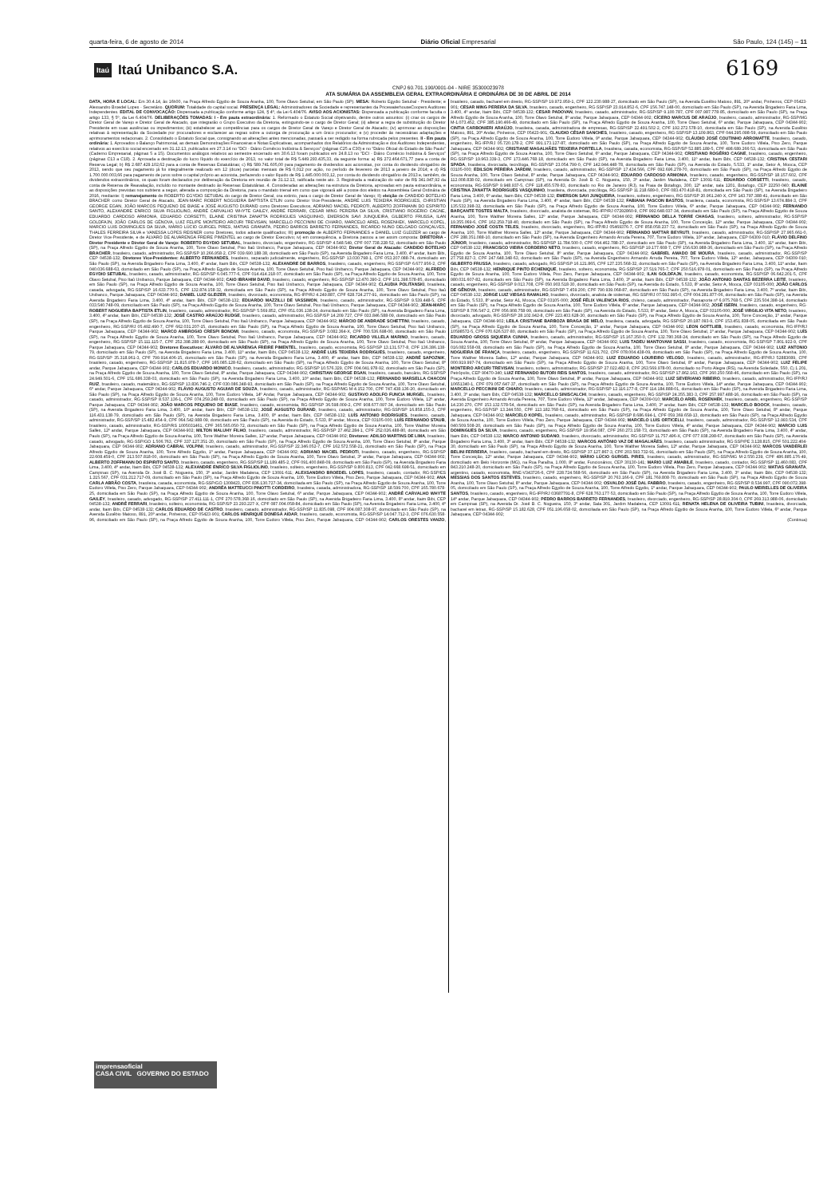quarta-feira, 6 de agosto de 2014 Diário Oficial Empresarial São Paulo, 124 (145) – 11
Itaú Itaú Unibanco S.A. 6169
CNPJ 60.701.190/0001-04 - NIRE 35300023978
ATA SUMÁRIA DA ASSEMBLEIA GERAL EXTRAORDINÁRIA E ORDINÁRIA DE 30 DE ABRIL DE 2014
DATA, HORA E LOCAL: Em 30.4.14, às 16h00, na Praça Alfredo Egydio de Souza Aranha, 100, Torre Olavo Setubal, em São Paulo (SP). MESA: Roberto Egydio Setubal - Presidente; e Alexsandro Broedel Lopes - Secretário. QUORUM: Totalidade do capital social. PRESENÇA LEGAL: Administradores da Sociedade e representantes da PricewaterhouseCoopers Auditores Independentes. EDITAL DE CONVOCAÇÃO: Dispensada a publicação conforme artigo 124, § 4º, da Lei 6.404/76. AVISO AOS ACIONISTAS: Dispensada a publicação conforme faculta o artigo 133, § 5º, da Lei 6.404/76. DELIBERAÇÕES TOMADAS: I - Em pauta extraordinária: 1. Reformado o Estatuto Social objetivando, dentre outros assuntos: (i) criar os cargos de Diretor Geral de Varejo e Diretor Geral de Atacado, que integrarão o Grupo Executivo da Diretoria, extinguindo-se o cargo de Diretor Geral; (ii) alterar a regra de substituição do Diretor Presidente em suas ausências ou impedimentos; (iii) estabelecer as competências para os cargos de Diretor Geral de Varejo e Diretor Geral de Atacado; (iv) aprimorar as disposições relativas à representação da Sociedade por procuradores e esclarecer as regras sobre a outorga de procuração a um único procurador; e (v) proceder às necessárias adaptações e aprimoramentos redacionais. 2. Consolidado o Estatuto Social que, consignando as alterações antes mencionadas, passará a ser redigido na forma rubricada pelos presentes. II - Em pauta ordinária: 1. Aprovados o Balanço Patrimonial, as demais Demonstrações Financeiras e Notas Explicativas, acompanhados dos Relatórios da Administração e dos Auditores Independentes, relativos ao exercício social encerrado em 31.12.13, publicados em 27.3.14 no "DCI - Diário Comércio Indústria & Serviços" (páginas C25 a C30) e no "Diário Oficial do Estado de São Paulo" (Caderno Empresarial, páginas 5 a 15). Documentos análogos relativos ao semestre encerrado em 30.6.13 foram publicados em 24.8.13 no "DCI - Diário Comércio Indústria & Serviços" (páginas C13 a C18). 2. Aprovada a destinação do lucro líquido do exercício de 2013, no valor total de R$ 5.449.293.435,33, da seguinte forma: a) R$ 272.464.671,77 para a conta de Reserva Legal; b) R$ 2.687.429.102,62 para a conta de Reservas Estatutárias; c) R$ 589.741.605,00 para pagamento de dividendos aos acionistas, por conta do dividendo obrigatório de 2013, sendo que seu pagamento já foi integralmente realizado em 12 (doze) parcelas mensais de R$ 0,012 por ação, no período de fevereiro de 2013 a janeiro de 2014; e d) R$ 1.700.000.003,66 para pagamento de juros sobre o capital próprio ao acionista, perfazendo o valor líquido de R$ 1.445.000.003,12, por conta do dividendo obrigatório de 2013 e, também, de dividendos extraordinários, os quais foram declarados por deliberação da Diretoria em reunião de 31.12.13, ratificada neste ato. 3. Registrada a realização do valor de R$ 341.947,92 da conta de Reserva de Reavaliação, incluído no montante destinado às Reservas Estatutárias. 4. Consideradas as alterações na estrutura da Diretoria, aprovadas em pauta extraordinária, e as disposições previstas nos subitens a seguir, alterada a composição da Diretoria, para o mandato trienal em curso que vigorará até a posse dos eleitos na Assembleia Geral Ordinária de 2016, mediante: I) remanejamento de ROBERTO EGYDIO SETUBAL do cargo de Diretor Geral, ora extinto, para o cargo de Diretor Geral de Varejo; II) eleição de CANDIDO BOTELHO BRACHER como Diretor Geral de Atacado, JEAN-MARC ROBERT NOGUEIRA BAPTISTA ETLIN como Diretor Vice-Presidente, ANDRÉ LUIS TEIXEIRA RODRIGUES, CHRISTIAN GEORGE EGAN, JOÃO MARCOS PEQUENO DE BIASE e JOSÉ AUGUSTO DURAND como Diretores Executivos, ADRIANO MACIEL PEDROTI, ALBERTO ZOFFMANN DO ESPIRITO SANTO, ALEXANDRE ENRICO SILVA FIGLIOLINO, ANDRÉ CARVALHO WHYTE GAILEY, ANDRÉ FERRARI, CESAR MING PEREIRA DA SILVA, CRISTIANO ROGÉRIO CAGNE, EDUARDO CARDOSO ARMONIA, EDUARDO CORSETTI, ELAINE CRISTINA ZANATTA RODRIGUES VASQUINHO, EMERSON SAVI JUNQUEIRA, GILBERTO FRUSSA, ILAN GOLDFAJN, JOÃO CARLOS DE GÊNOVA, LUIZ FELIPE MONTEIRO ARCURI TREVISAN, MARCELLO PECCININI DE CHIARO, MARCELO ARIEL ROSENHEK, MARCELO KOPEL, MARCIO LUIS DOMINGUES DA SILVA, MÁRIO LÚCIO GURGEL PIRES, MATIAS GRANATA, PEDRO BARROS BARRETO FERNANDES, RICARDO NUNO DELGADO GONÇALVES, THALES FERREIRA SILVA e VANESSA LOPES REISNER como Diretores, todos adiante qualificados; III) promoção de ALBERTO FERNANDES e DANIEL LUIZ GLEIZER ao cargo de Diretor Vice-Presidente, e de ÁLVARO DE ALVARENGA FREIRE PIMENTEL ao cargo de Diretor Executivo; iv) em consequência, a Diretoria passou a ser assim composta: DIRETORIA - Diretor Presidente e Diretor Geral de Varejo: ROBERTO EGYDIO SETUBAL, brasileiro, divorciado, engenheiro, RG-SSP/SP 4.548.549, CPF 007.738.228-52, domiciliado em São Paulo (SP), na Praça Alfredo Egydio de Souza Aranha, 100, Torre Olavo Setubal, Piso Itaú Unibanco, Parque Jabaquara, CEP 04344-902; Diretor Geral de Atacado: CANDIDO BOTELHO BRACHER, brasileiro, casado, administrador, RG-SSP/SP 10.266.958-2, CPF 039.690.188-38, domiciliado em São Paulo (SP), na Avenida Brigadeiro Faria Lima, 3.400, 4º andar, Itaim Bibi, CEP 04538-132; Diretores Vice-Presidentes: ALBERTO FERNANDES, brasileiro, separado judicialmente, engenheiro, RG-SSP/SP 13.030.798-1, CPF 053.207.088-74, domiciliado em São Paulo (SP), na Avenida Brigadeiro Faria Lima, 3.400, 4º andar, Itaim Bibi, CEP 04538-132; ALEXANDRE DE BARROS, brasileiro, casado, engenheiro, RG-SSP/SP 6.677.956-2, CPF 040.036.688-63, domiciliado em São Paulo (SP), na Praça Alfredo Egydio de Souza Aranha, 100, Torre Olavo Setubal, Piso Itaú Unibanco, Parque Jabaquara, CEP 04344-902; ALFREDO EGYDIO SETUBAL, brasileiro, casado, administrador, RG-SSP/SP 6.045.777-6, CPF 014.414.218-07, domiciliado em São Paulo (SP), na Praça Alfredo Egydio de Souza Aranha, 100, Torre Olavo Setubal, Piso Itaú Unibanco, Parque Jabaquara, CEP 04344-902; CAIO IBRAHIM DAVID, brasileiro, casado, engenheiro, RG-SSP/SP 12.470.390-2, CPF 101.398.578-85, domiciliado em São Paulo (SP), na Praça Alfredo Egydio de Souza Aranha, 100, Torre Olavo Setubal, Piso Itaú Unibanco, Parque Jabaquara, CEP 04344-902; CLAUDIA POLITANSKI, brasileira, casada, advogada, RG-SSP/SP 16.633.770-5, CPF 132.874.158-32, domiciliada em São Paulo (SP), na Praça Alfredo Egydio de Souza Aranha, 100, Torre Olavo Setubal, Piso Itaú Unibanco, Parque Jabaquara, CEP 04344-902; DANIEL LUIZ GLEIZER, brasileiro, divorciado, economista, RG-IFP/RJ 4.249.887, CPF 628.724.277-91, domiciliado em São Paulo (SP), na Avenida Brigadeiro Faria Lima, 3.400, 4º andar, Itaim Bibi, CEP 04538-132; EDUARDO MAZZILLI DE VASSIMON, brasileiro, casado, administrador, RG-SSP/SP 9.539.448-5, CPF 033.540.748-09, domiciliado em São Paulo (SP), na Praça Alfredo Egydio de Souza Aranha, 100, Torre Olavo Setubal, Piso Itaú Unibanco, Parque Jabaquara, CEP 04344-902; JEAN-MARC ROBERT NOGUEIRA BAPTISTA ETLIN, brasileiro, casado, administrador, RG-SSP/SP 5.569.852, CPF 051.036.138-24, domiciliado em São Paulo (SP), na Avenida Brigadeiro Faria Lima, 3.400, 4º andar, Itaim Bibi, CEP 04538-132; JOSÉ CASTRO ARAÚJO RUDGE, brasileiro, casado, administrador, RG-SSP/SP 14.209.727, CPF 033.846.588-09, domiciliado em São Paulo (SP), na Praça Alfredo Egydio de Souza Aranha, 100, Torre Olavo Setubal, Piso Itaú Unibanco, Parque Jabaquara, CEP 04344-902; MÁRCIO DE ANDRADE SCHETTINI, brasileiro, casado, engenheiro, RG-SSP/RJ 05.492.490-7, CPF 662.031.207-15, domiciliado em São Paulo (SP), na Praça Alfredo Egydio de Souza Aranha, 100, Torre Olavo Setubal, Piso Itaú Unibanco, Parque Jabaquara, CEP 04344-902; MARCO AMBROGIO CRESPI BONOMI, brasileiro, casado, economista, RG-SSP/SP 3.082.364-X, CPF 700.536.698-00, domiciliado em São Paulo (SP), na Praça Alfredo Egydio de Souza Aranha, 100, Torre Olavo Setubal, Piso Itaú Unibanco, Parque Jabaquara, CEP 04344-902; RICARDO VILLELA MARINO, brasileiro, casado, engenheiro, RG-SSP/SP 15.111.115-7, CPF 252.398.288-90, domiciliado em São Paulo (SP), na Praça Alfredo Egydio de Souza Aranha, 100, Torre Olavo Setubal, Piso Itaú Unibanco, Parque Jabaquara, CEP 04344-902; Diretores Executivos: ÁLVARO DE ALVARENGA FREIRE PIMENTEL, brasileiro, casado, economista, RG-SSP/SP 13.131.577-8, CPF 136.386.138-79, domiciliado em São Paulo (SP), na Avenida Brigadeiro Faria Lima, 3.400, 11º andar, Itaim Bibi, CEP 04538-132; ANDRÉ LUIS TEIXEIRA RODRIGUES, brasileiro, casado, engenheiro, RG-SSP/SP 35.318.961-3, CPF 799.914.406-15, domiciliado em São Paulo (SP), na Avenida Brigadeiro Faria Lima, 3.400, 4º andar, Itaim Bibi, CEP 04538-132; ANDRÉ SAPOZNIK, brasileiro, casado, engenheiro, RG-SSP/SP 21.815.978-7, CPF 165.085.128-62, domiciliado em São Paulo (SP), na Praça Alfredo Egydio de Souza Aranha, 100, Torre Olavo Setubal, 8º andar, Parque Jabaquara, CEP 04344-902; CARLOS EDUARDO MONICO, brasileiro, casado, administrador, RG-SSP/SP 10.576.329, CPF 004.041.978-92, domiciliado em São Paulo (SP), na Praça Alfredo Egydio de Souza Aranha, 100, Torre Olavo Setubal, 8º andar, Parque Jabaquara, CEP 04344-902; CHRISTIAN GEORGE EGAN, brasileiro, casado, bancário, RG-SSP/SP 24.949.501-6, CPF 151.686.338-03, domiciliado em São Paulo (SP), na Avenida Brigadeiro Faria Lima, 3.400, 10º andar, Itaim Bibi, CEP 04538-132; FERNANDO MARSELLA CHACON RUIZ, brasileiro, casado, matemático, RG-SSP/SP 13.836.746-2, CPF 030.086.348-93, domiciliado em São Paulo (SP), na Praça Alfredo Egydio de Souza Aranha, 100, Torre Olavo Setubal, 6º andar, Parque Jabaquara, CEP 04344-902; FLÁVIO AUGUSTO AGUIAR DE SOUZA, brasileiro, casado, administrador, RG-SSP/MG M-4.152.700, CPF 747.438.136-20, domiciliado em São Paulo (SP), na Praça Alfredo Egydio de Souza Aranha, 100, Torre Eudoro Villela, 14º Andar, Parque Jabaquara, CEP 04344-902; GUSTAVO ADOLFO FUNCIA MURGEL, brasileiro, casado, administrador, RG-SSP/SP 8.537.136-1, CPF 074.259.248-03, domiciliado em São Paulo (SP), na Praça Alfredo Egydio de Souza Aranha, 100, Torre Eudoro Villela, 12º andar, Parque Jabaquara, CEP 04344-902; JOÃO MARCOS PEQUENO DE BIASE, brasileiro, casado, economista, RG-SSP/SP 36.598.009-2, CPF 908.677.097-34, domiciliado em São Paulo (SP), na Avenida Brigadeiro Faria Lima, 3.400, 10º andar, Itaim Bibi, CEP 04538-132; JOSÉ AUGUSTO DURAND, brasileiro, casado, administrador, RG-SSP/SP 16.858.155-3, CPF 116.431.138-79, domiciliado em São Paulo (SP), na Avenida Brigadeiro Faria Lima, 3.400, 8º andar, Itaim Bibi, CEP 04538-132; LUÍS ANTONIO RODRIGUES, brasileiro, casado, administrador, RG-SSP/SP 15.482.454-9, CPF 064.542.988-09, domiciliado em São Paulo (SP), na Avenida do Estado, 5.533, 8º andar, Mooca, CEP 03105-000; LUÍS FERNANDO STAUB, brasileiro, casado, administrador, RG-SSP/RS 1005031461, CPF 365.565.050-72, domiciliado em São Paulo (SP), na Praça Alfredo Egydio de Souza Aranha, 100, Torre Walther Moreira Salles, 12º andar, Parque Jabaquara, CEP 04344-902; MILTON MALUHY FILHO, brasileiro, casado, administrador, RG-SSP/SP 27.462.284-1, CPF 252.026.488-80, domiciliado em São Paulo (SP), na Praça Alfredo Egydio de Souza Aranha, 100, Torre Walther Moreira Salles, 12º andar, Parque Jabaquara, CEP 04344-902; Diretores: ADILSO MARTINS DE LIMA, brasileiro, casado, advogado, RG-SSP/GO 1.506.763, CPF 337.127.351-20, domiciliado em São Paulo (SP), na Praça Alfredo Egydio de Souza Aranha, 100, Torre Olavo Setubal, 8º andar, Parque Jabaquara, CEP 04344-902; ADRIANO CABRAL VOLPINI, brasileiro, casado, administrador, RG-SSP/SP 22.346.052-7, CPF 162.572.558-21, domiciliado em São Paulo (SP), na Praça Alfredo Egydio de Souza Aranha, 100, Torre Alfredo Egydio, 1º andar, Parque Jabaquara, CEP 04344-902; ADRIANO MACIEL PEDROTI, brasileiro, casado, engenheiro, RG-SSP/SP 22.608.459-0, CPF 213.507.818-00, domiciliado em São Paulo (SP), na Praça Alfredo Egydio de Souza Aranha, 100, Torre Olavo Setubal, 3º andar, Parque Jabaquara, CEP 04344-902; ALBERTO ZOFFMANN DO ESPIRITO SANTO, brasileiro, casado, engenheiro, RG-SSP/SP 11.189.485-2, CPF 091.400.848-09, domiciliado em São Paulo (SP), na Avenida Brigadeiro Faria Lima, 3.400, 4º andar, Itaim Bibi, CEP 04538-132; ALEXANDRE ENRICO SILVA FIGLIOLINO, brasileiro, solteiro, engenheiro, RG-SSP/SP 9.800.813, CPF 042.668.698-51, domiciliado em Campinas (SP), na Avenida Dr. José B. C. Nogueira, 150, 3º andar, Jardim Madalena, CEP 13091-611; ALEXSANDRO BROEDEL LOPES, brasileiro, casado, contador, RG-SSP/ES 1.215.567, CPF 031.212.717-09, domiciliado em São Paulo (SP), na Praça Alfredo Egydio de Souza Aranha, 100, Torre Eudoro Villela, Piso Zero, Parque Jabaquara, CEP 04344-902; ANA CARLA ABRÃO COSTA, brasileira, casada, economista, RG-SSP/GO 1308423, CPF 836.130.727-34, domiciliada em São Paulo (SP), na Praça Alfredo Egydio de Souza Aranha, 100, Torre Eudoro Villela, Piso Zero, Parque Jabaquara, CEP 04344-902; ANDRÉA MATTEUCCI PINOTTI CORDEIRO, brasileira, casada, administradora, RG-SSP/SP 18.599.700, CPF 165.780.678-25, domiciliada em São Paulo (SP), na Praça Alfredo Egydio de Souza Aranha, 100, Torre Olavo Setubal, 6º andar, Parque Jabaquara, CEP 04344-902; ANDRÉ CARVALHO WHYTE GAILEY, brasileiro, casado, advogado, RG-SSP/SP 27.411.111-1, CPF 270.578.368-16, domiciliado em São Paulo (SP), na Avenida Brigadeiro Faria Lima, 3.400, 8º andar, Itaim Bibi, CEP 04538-132; ANDRÉ FERRARI, brasileiro, solteiro, economista, RG-SSP/SP 23.293.227-X, CPF 087.004.058-84, domiciliado em São Paulo (SP), na Avenida Brigadeiro Faria Lima, 3.400, 4º andar, Itaim Bibi, CEP 04538-132; CARLOS EDUARDO DE CASTRO, brasileiro, casado, administrador, RG-SSP/SP 11.835.098, CPF 904.087.308-97, domiciliado em São Paulo (SP), na Avenida Eusébio Matoso, 891, 20º andar, Pinheiros, CEP 05423-901; CARLOS HENRIQUE DONEGÁ AIDAR, brasileiro, casado, economista, RG-SSP/SP 14.047.712-3, CPF 076.630.558-96, domiciliado em São Paulo (SP), na Praça Alfredo Egydio de Souza Aranha, 100, Torre Eudoro Villela, Piso Zero, Parque Jabaquara, CEP 04344-902; CARLOS ORESTES VANZO, brasileiro, casado, bacharel em direito, RG-SSP/SP 19.972.959-1, CPF 122.230.988-27, domiciliado em São Paulo (SP), na Avenida Eusébio Matoso, 891, 20º andar, Pinheiros, CEP 05423-901; CESAR MING PEREIRA DA SILVA, brasileiro, casado, engenheiro, RG-SSP/SP 23.914.852-6, CPF 156.747.148-00, domiciliado em São Paulo (SP), na Avenida Brigadeiro Faria Lima, 3.400, 4º andar, Itaim Bibi, CEP 04538-132; CESAR PADOVAN, brasileiro, casado, administrador, RG-SSP/SP 9.100.787, CPF 007.987.778-85, domiciliado em São Paulo (SP), na Praça Alfredo Egydio de Souza Aranha, 100, Torre Olavo Setubal, 8º andar, Parque Jabaquara, CEP 04344-902; CÍCERO MARCUS DE ARAÚJO, brasileiro, casado, administrador, RG-SSP/MG M-1.073.452, CPF 385.190.466-49, domiciliado em São Paulo (SP), na Praça Alfredo Egydio de Souza Aranha, 100, Torre Olavo Setubal, 6º andar, Parque Jabaquara, CEP 04344-902; CINTIA CARBONIERI ARAÚJO, brasileira, casada, administradora de empresas, RG-SSP/SP 22.491.502-2, CPF 192.272.578-10, domiciliada em São Paulo (SP), na Avenida Eusébio Matoso, 891, 20º Andar, Pinheiros, CEP 05423-901; CLAUDIO CÉSAR SANCHES, brasileiro, casado, engenheiro, RG-SSP/SP 13.109.863, CPF 044.295.098-59, domiciliado em São Paulo (SP), na Praça Alfredo Egydio de Souza Aranha, 100, Torre Eudoro Villela, 9º andar, Parque Jabaquara, CEP 04344-902; CLÁUDIO JOSÉ COUTINHO ARROMATTE, brasileiro, casado, engenheiro, RG-IFP/RJ 05.720.178-2, CPF 991.173.127-87, domiciliado em São Paulo (SP), na Praça Alfredo Egydio de Souza Aranha, 100, Torre Eudoro Villela, Piso Zero, Parque Jabaquara, CEP 04344-902; CRISTIANE MAGALHÃES TEIXEIRA PORTELLA, brasileira, casada, economista, RG-SSP/SP 52.885.189-5, CPF 498.689.266-53, domiciliada em São Paulo (SP), na Praça Alfredo Egydio de Souza Aranha, 100, Torre Olavo Setubal, 6º andar, Parque Jabaquara, CEP 04344-902; CRISTIANO ROGÉRIO CAGNE, brasileiro, casado, engenheiro, RG-SSP/SP 19.963.339-3, CPF 173.446.768-18, domiciliado em São Paulo (SP), na Avenida Brigadeiro Faria Lima, 3.400, 11º andar, Itaim Bibi, CEP 04538-132; CRISTINA CESTARI SPADA, brasileira, divorciada, tecnóloga, RG-SSP/SP 23.054.799-0, CPF 142.944.448-78, domiciliada em São Paulo (SP), na Avenida do Estado, 5.533, 1º andar, Setor A, Mooca, CEP 03105-000; EDILSON PEREIRA JARDIM, brasileiro, casado, administrador, RG-SSP/SP 17.434.566, CPF 092.696.278-70, domiciliado em São Paulo (SP), na Praça Alfredo Egydio de Souza Aranha, 100, Torre Olavo Setubal, 8º andar, Parque Jabaquara, CEP 04344-902; EDUARDO CARDOSO ARMONIA, brasileiro, casado, engenheiro, RG-SSP/SP 18.157.602, CPF 112.008.838-02, domiciliado em Campinas (SP), na Avenida Dr. José B. C. Nogueira, 150, 3º andar, Jardim Madalena, CEP 13091-611; EDUARDO CORSETTI, brasileiro, casado, economista, RG-SSP/SP 9.948.937-5, CPF 118.455.578-83, domiciliado no Rio de Janeiro (RJ), na Praia de Botafogo, 300, 12º andar, sala 1201, Botafogo, CEP 22250-040; ELAINE CRISTINA ZANATTA RODRIGUES VASQUINHO, brasileira, divorciada, psicóloga, RG-SSP/SP 11.218.689-0, CPF 083.470.418-81, domiciliada em São Paulo (SP), na Avenida Brigadeiro Faria Lima, 3.400, 6º andar, Itaim Bibi, CEP 04538-132; EMERSON SAVI JUNQUEIRA, brasileiro, solteiro, engenheiro, RG-SSP/SP 20.961.240-X, CPF 143.797.388-41, domiciliado em São Paulo (SP), na Avenida Brigadeiro Faria Lima, 3.400, 4º andar, Itaim Bibi, CEP 04538-132; FABIANA PASCON BASTOS, brasileira, casada, economista, RG-SSP/SP 13.674.884-3, CPF 135.532.398-32, domiciliada em São Paulo (SP), na Praça Alfredo Egydio de Souza Aranha, 100, Torre Eudoro Villela, 6º andar, Parque Jabaquara, CEP 04344-902; FERNANDO BARÇANTE TOSTES MALTA, brasileiro, divorciado, analista de sistemas, RG-IFP/RJ 07292860-9, CPF 992.648.037-34, domiciliado em São Paulo (SP), na Praça Alfredo Egydio de Souza Aranha, 100, Torre Walther Moreira Salles, 12º andar, Parque Jabaquara, CEP 04344-902; FERNANDO DELLA TORRE CHAGAS, brasileiro, solteiro, administrador, RG-SSP/SP 19.355.069-6, CPF 162.259.718-40, domiciliado em São Paulo (SP), na Praça Alfredo Egydio de Souza Aranha, 100, Torre Conceição, 12º andar, Parque Jabaquara, CEP 04344-902; FERNANDO JOSÉ COSTA TELES, brasileiro, divorciado, engenheiro, RG-IFP/RJ 05469376-7, CPF 858.058.237-72, domiciliado em São Paulo (SP), na Praça Alfredo Egydio de Souza Aranha, 100, Torre Walther Moreira Salles, 12º andar, Parque Jabaquara, CEP 04344-902; FERNANDO MATTAR BEYRUTI, brasileiro, casado, administrador, RG-SSP/SP 27.965.661-0, CPF 288.351.088-10, domiciliado em São Paulo (SP), na Avenida Engenheiro Armando Arruda Pereira, 707, Torre Eudoro Villela, 10º andar, Jabaquara, CEP 04309-010; FLÁVIO DELFINO JÚNIOR, brasileiro, casado, administrador, RG-SSP/SP 11.784.500-0, CPF 064.462.788-37, domiciliado em São Paulo (SP), na Avenida Brigadeiro Faria Lima, 3.400, 11º andar, Itaim Bibi, CEP 04538-132; FRANCISCO VIEIRA CORDEIRO NETO, brasileiro, casado, engenheiro, RG-SSP/SP 19.177.608-7, CPF 156.630.988-36, domiciliado em São Paulo (SP), na Praça Alfredo Egydio de Souza Aranha, 100, Torre Olavo Setubal, 8º andar, Parque Jabaquara, CEP 04344-902; GABRIEL AMADO DE MOURA, brasileiro, casado, administrador, RG-SSP/SP 27.758.827-3, CPF 247.648.348-63, domiciliado em São Paulo (SP), na Avenida Engenheiro Armando Arruda Pereira, 707, Torre Eudoro Villela, 12º andar, Jabaquara, CEP 04309-010; GILBERTO FRUSSA, brasileiro, casado, advogado, RG-SSP/SP 16.121.865, CPF 127.235.568-32, domiciliado em São Paulo (SP), na Avenida Brigadeiro Faria Lima, 3.400, 11º andar, Itaim Bibi, CEP 04538-132; HENRIQUE PINTO ECHENIQUE, brasileiro, solteiro, economista, RG-SSP/SP 27.519.765-7, CPF 250.516.978-01, domiciliado em São Paulo (SP), na Praça Alfredo Egydio de Souza Aranha, 100, Torre Eudoro Villela, Piso Zero, Parque Jabaquara, CEP 04344-902; ILAN GOLDFAJN, brasileiro, casado, economista, RG-SSP/SP 06.642.201-5, CPF 980.031.607-82, domiciliado em São Paulo (SP), na Avenida Brigadeiro Faria Lima, 3.400, 3º andar, Itaim Bibi, CEP 04538-132; JOÃO ANTONIO DANTAS BEZERRA LEITE, brasileiro, casado, engenheiro, RG-SSP/SP 9.013.708, CPF 050.903.518-30, domiciliado em São Paulo (SP), na Avenida do Estado, 5.533, 8º andar, Setor A, Mooca, CEP 03105-000; JOÃO CARLOS DE GÊNOVA, brasileiro, casado, administrador, RG-SSP/SP 7.459.200, CPF 790.939.068-87, domiciliado em São Paulo (SP), na Avenida Brigadeiro Faria Lima, 3.400, 7º andar, Itaim Bibi, CEP 04538-132; JORGE LUIZ VIEGAS RAMALHO, brasileiro, divorciado, analista de sistemas, RG-SSP/RJ 07.592.995-0, CPF 004.281.877-06, domiciliado em São Paulo (SP), na Avenida do Estado, 5.533, 8º andar, Setor A1, Mooca, CEP 03105-000; JOSÉ FÉLIX VALENCIA RIOS, chileno, casado, administrador, Passaporte nº 6.975.768-5, CPF 235.504.398-14, domiciliado em São Paulo (SP), na Praça Alfredo Egydio de Souza Aranha, 100, Torre Eudoro Villela, 6º andar, Parque Jabaquara, CEP 04344-902; JOSÉ ISERN, brasileiro, casado, engenheiro, RG-SSP/SP 8.706.547-2, CPF 056.908.758-99, domiciliado em São Paulo (SP), na Avenida do Estado, 5.533, 8º andar, Setor A, Mooca, CEP 03105-000; JOSÉ VIRGILIO VITA NETO, brasileiro, divorciado, advogado, RG-SSP/SP 28.102.942-8, CPF 223.403.628-30, domiciliado em São Paulo (SP), na Praça Alfredo Egydio de Souza Aranha, 100, Torre Conceição, 1º andar, Parque Jabaquara, CEP 04344-902; LEILA CRISTIANE BARBOZA BRAGA DE MELO, brasileira, casada, advogada, RG-SSP/SP 20.187.093-9, CPF 153.451.838-05, domiciliada em São Paulo (SP), na Praça Alfredo Egydio de Souza Aranha, 100, Torre Conceição, 1º andar, Parque Jabaquara, CEP 04344-902; LEON GOTTLIEB, brasileiro, casado, economista, RG-IFP/RJ 10598572-5, CPF 070.626.537-80, domiciliado em São Paulo (SP), na Praça Alfredo Egydio de Souza Aranha, 100, Torre Olavo Setubal, 1º andar, Parque Jabaquara, CEP 04344-902; LUÍS EDUARDO GROSS SIQUEIRA CUNHA, brasileiro, casado, administrador, RG-SSP/SP 15.167.350-0, CPF 132.780.368-24, domiciliado em São Paulo (SP), na Praça Alfredo Egydio de Souza Aranha, 100, Torre Olavo Setubal, 8º andar, Parque Jabaquara, CEP 04344-902; LUIS TADEU MANTOVANI SASSI, brasileiro, casado, economista, RG-SSP/SP 7.801.922-9, CPF 016.082.558-08, domiciliado em São Paulo (SP), na Praça Alfredo Egydio de Souza Aranha, 100, Torre Olavo Setubal, 8º andar, Parque Jabaquara, CEP 04344-902; LUIZ ANTONIO NOGUEIRA DE FRANÇA, brasileiro, casado, engenheiro, RG-SSP/SP 11.621.702, CPF 078.004.438-09, domiciliado em São Paulo (SP), na Praça Alfredo Egydio de Souza Aranha, 100, Torre Walther Moreira Salles, 12º andar, Parque Jabaquara, CEP 04344-902; LUIZ EDUARDO LOUREIRO VELOSO, brasileiro, casado, administrador, RG-IFP/RJ 52883089, CPF 000.919.997-74, domiciliado em São Paulo (SP), na Praça Alfredo Egydio de Souza Aranha, 100, Torre Olavo Setubal, 8º andar, Parque Jabaquara, CEP 04344-902; LUIZ FELIPE MONTEIRO ARCURI TREVISAN, brasileiro, solteiro, administrador, RG-SSP/SP 27.022.482-8, CPF 263.569.978-00, domiciliado no Porto Alegre (RS), na Avenida Soledade, 550, Cj 1.201, Petrópolis, CEP 90470-340; LUIZ FERNANDO BUTORI REIS SANTOS, brasileiro, casado, administrador, RG-SSP/SP 17.862.163, CPF 260.250.568-46, domiciliado em São Paulo (SP), na Praça Alfredo Egydio de Souza Aranha, 100, Torre Olavo Setubal, 8º andar, Parque Jabaquara, CEP 04344-902; LUIZ SEVERIANO RIBEIRO, brasileiro, casado, administrador, RG-IFP/RJ 10651340-1, CPF 079.057.647-37, domiciliado em São Paulo (SP), na Praça Alfredo Egydio de Souza Aranha, 100, Torre Eudoro Villela, 14º andar, Parque Jabaquara, CEP 04344-902; MARCELLO PECCININI DE CHIARO, brasileiro, casado, administrador, RG-SSP/SP 12.116.177-8, CPF 114.184.888-01, domiciliado em São Paulo (SP), na Avenida Brigadeiro Faria Lima, 3.400, 3º andar, Itaim Bibi, CEP 04538-132; MARCELLO SINISCALCHI, brasileiro, casado, engenheiro, RG-SSP/SP 24.355.383-3, CPF 257.997.488-16, domiciliado em São Paulo (SP), na Avenida Engenheiro Armando Arruda Pereira, 707, Torre Eudoro Villela, 12º andar, Jabaquara, CEP 04309-010; MARCELO ARIEL ROSENHEK, brasileiro, casado, engenheiro, RG-SSP/SP 14.230.270, CPF 153.132.578-54, domiciliado em São Paulo (SP), na Avenida Brigadeiro Faria Lima, 3.400, 3º andar, Itaim Bibi, CEP 04538-132; MARCELO BOOCK, brasileiro, casado, engenheiro, RG-SSP/SP 13.244.550, CPF 113.182.768-61, domiciliado em São Paulo (SP), na Praça Alfredo Egydio de Souza Aranha, 100, Torre Olavo Setubal, 8º andar, Parque Jabaquara, CEP 04344-902; MARCELO KOPEL, brasileiro, casado, administrador, RG-SSP/SP 8.686.694-1, CPF 059.369.658-13, domiciliado em São Paulo (SP), na Praça Alfredo Egydio de Souza Aranha, 100, Torre Eudoro Villela, Piso Zero, Parque Jabaquara, CEP 04344-902; MARCELO LUIS ORTICELLI, brasileiro, casado, administrador, RG-SSP/SP 12.993.534, CPF 040.509.508-20, domiciliado em São Paulo (SP), na Praça Alfredo Egydio de Souza Aranha, 100, Torre Eudoro Villela, 4º andar, Parque Jabaquara, CEP 04344-902; MARCIO LUIS DOMINGUES DA SILVA, brasileiro, casado, engenheiro, RG-SSP/SP 19.954.087, CPF 260.273.158-73, domiciliado em São Paulo (SP), na Avenida Brigadeiro Faria Lima, 3.400, 4º andar, Itaim Bibi, CEP 04538-132; MARCO ANTONIO SUDANO, brasileiro, divorciado, administrador, RG-SSP/SP 11.757.496-X, CPF 077.938.298-67, domiciliado em São Paulo (SP), na Avenida Brigadeiro Faria Lima, 3.400, 3º andar, Itaim Bibi, CEP 04538-132; MARCOS ANTÔNIO VAZ DE MAGALHÃES, brasileiro, casado administrador, RG-SSP/PE 3.128.815, CPF 501.222.404-30, domiciliado em São Paulo (SP), na Praça Alfredo Egydio de Souza Aranha, 100, Torre Walther Moreira Salles, 12º andar, Parque Jabaquara, CEP 04344-902; MARCOS VANDERLEI BELINI FERREIRA, brasileiro, casado, bacharel em direito, RG-SSP/SP 37.127.867-3, CPF 203.593.732-91, domiciliado em São Paulo (SP), na Praça Alfredo Egydio de Souza Aranha, 100, Torre Conceição, 12º andar, Parque Jabaquara, CEP 04344-902; MÁRIO LÚCIO GURGEL PIRES, brasileiro, casado, administrador, RG-SSP/MG M-2.550.239, CPF 486.885.176-49, domiciliado em Belo Horizonte (MG), na Rua Paraíba, 1.000, 8º andar, Funcionários, CEP 30130-141; MARIO LUIZ AMABILE, brasileiro, casado, contador, RG-SSP/SP 11.460.083, CPF 843.210.248-20, domiciliado em São Paulo (SP), na Praça Alfredo Egydio de Souza Aranha, 100, Torre Eudoro Villela, Piso Zero, Parque Jabaquara, CEP 04344-902; MATIAS GRANATA, argentino, casado, economista, RNE-V343726-6, CPF 228.724.568-56, domiciliado em São Paulo (SP), na Avenida Brigadeiro Faria Lima, 3.400, 3º andar, Itaim Bibi, CEP 04538-132; MESSIAS DOS SANTOS ESTEVES, brasileiro, casado, engenheiro, RG-SSP/SP 20.763.166-9, CPF 181.769.808-70, domiciliado em São Paulo (SP), na Praça Alfredo Egydio de Souza Aranha, 100, Torre Olavo Setubal, 8º andar, Parque Jabaquara, CEP 04344-902; OSVALDO JOSÉ DAL FABBRO, brasileiro, casado, engenheiro, RG-SSP/SP 8.534.997, CPF 090.072.398-05, domiciliado em São Paulo (SP), na Praça Alfredo Egydio de Souza Aranha, 100, Torre Alfredo Egydio, 1º andar, Parque Jabaquara, CEP 04344-902; PAULO MEIRELLES DE OLIVEIRA SANTOS, brasileiro, casado, engenheiro, RG-IFP/RJ 03687791-8, CPF 628.763.177-53, domiciliado em São Paulo (SP), na Praça Alfredo Egydio de Souza Aranha, 100, Torre Eudoro Villela, 14º andar, Parque Jabaquara, CEP 04344-902; PEDRO BARROS BARRETO FERNANDES, brasileiro, divorciado, engenheiro, RG-SSP/SP 28.819.304-0, CPF 269.313.988-06, domiciliado em Campinas (SP), na Avenida Dr. José B. C. Nogueira, 150, 3º andar, Sala 301, Jardim Madalena, CEP 13091-611; RENATA HELENA DE OLIVEIRA TUBINI, brasileira, divorciada, bacharel em letras, RG-SSP/SP 15.182.628, CPF 051.196.658-02, domiciliada em São Paulo (SP), na Praça Alfredo Egydio de Souza Aranha, 100, Torre Eudoro Villela, 6º andar, Parque Jabaquara, CEP 04344-902;
(Continua)
imprensaoficial
CASA CIVIL GOVERNO DO ESTADO